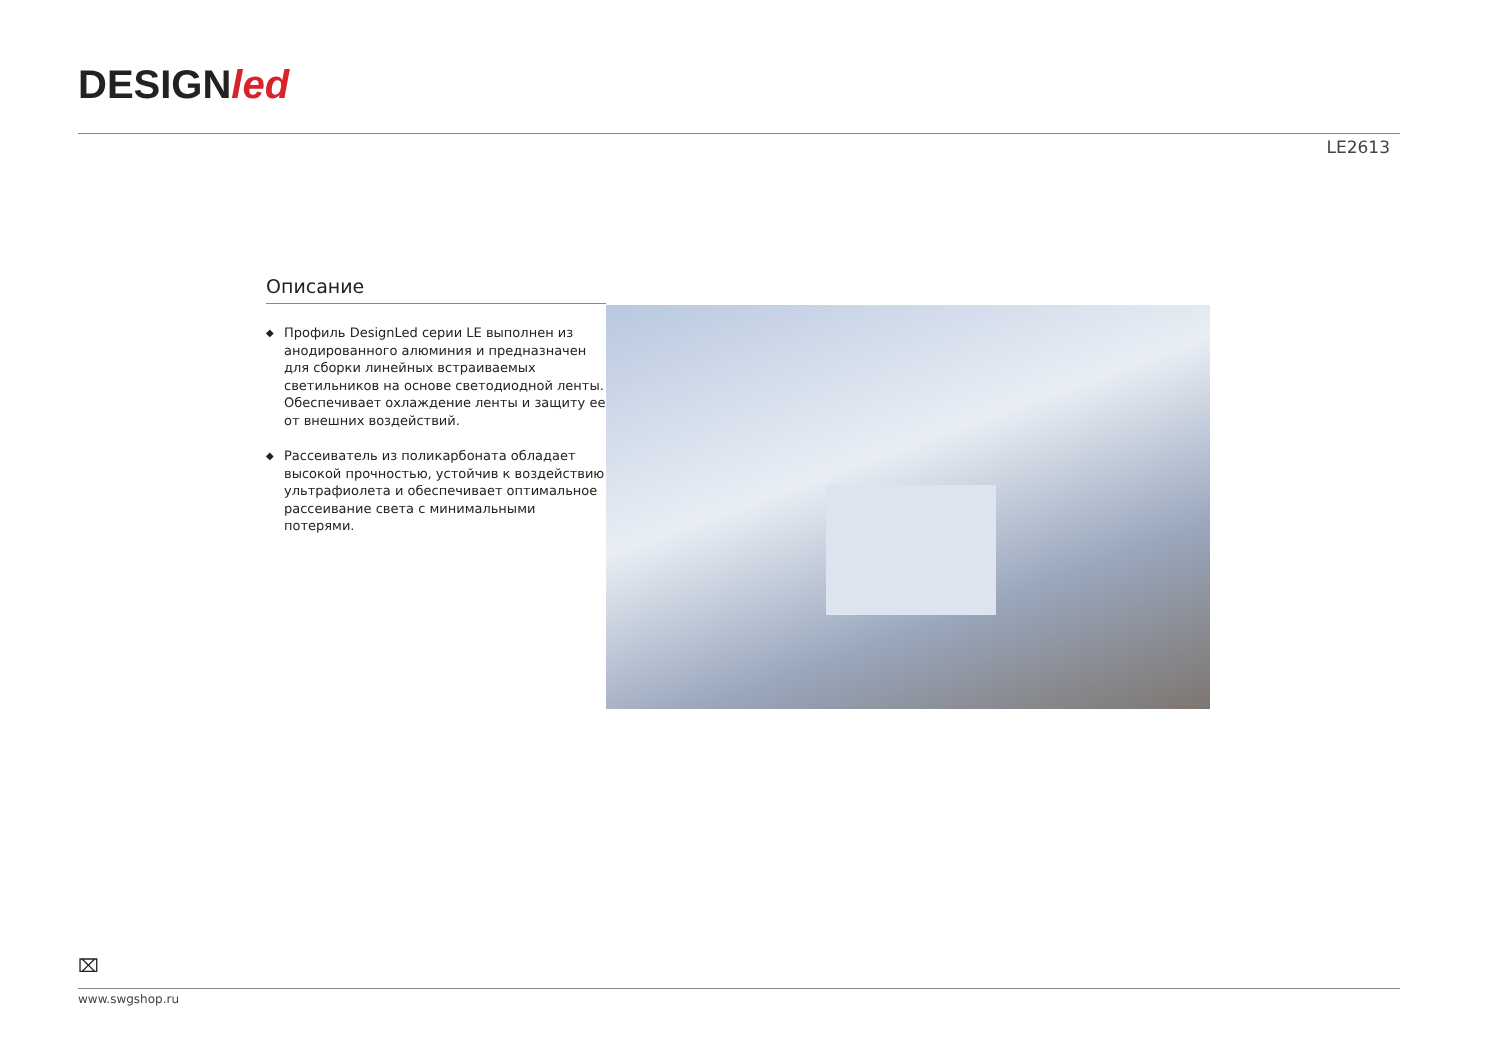DESIGNled
LE2613
Описание
◆ Профиль DesignLed серии LE выполнен из анодированного алюминия и предназначен для сборки линейных встраиваемых светильников на основе светодиодной ленты. Обеспечивает охлаждение ленты и защиту ее от внешних воздействий.
◆ Рассеиватель из поликарбоната обладает высокой прочностью, устойчив к воздействию ультрафиолета и обеспечивает оптимальное рассеивание света с минимальными потерями.
⌧
www.swgshop.ru